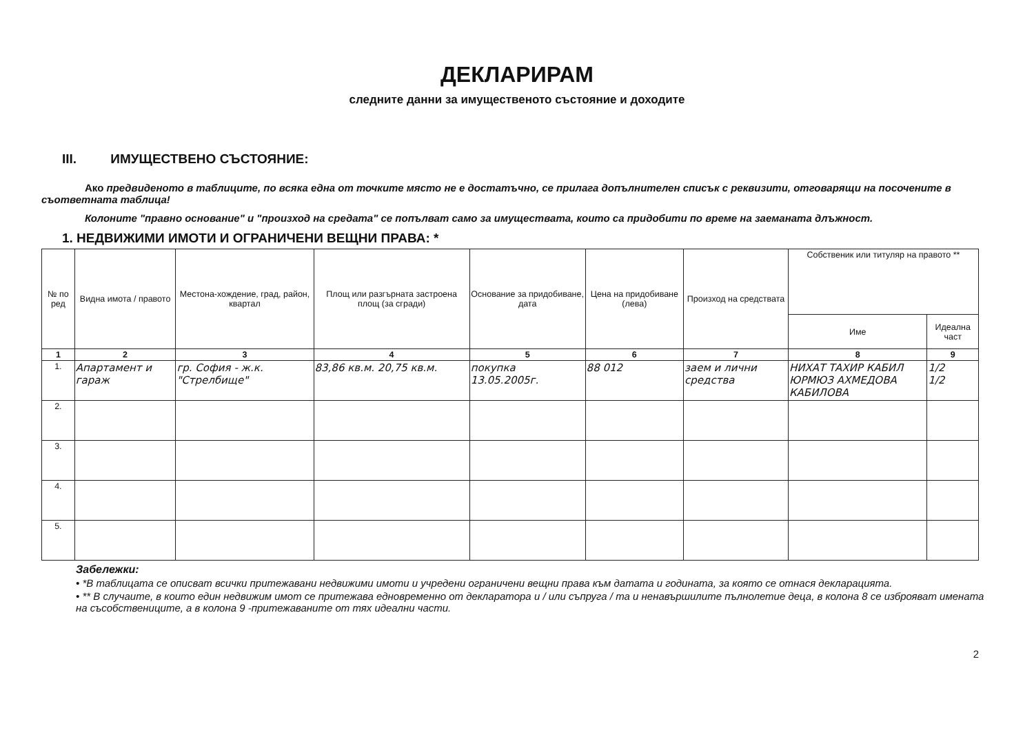ДЕКЛАРИРАМ
следните данни за имущественото състояние и доходите
III. ИМУЩЕСТВЕНО СЪСТОЯНИЕ:
Ако предвиденото в таблиците, по всяка една от точките място не е достатъчно, се прилага допълнителен списък с реквизити, отговарящи на посочените в съответната таблица!
Колоните "правно основание" и "произход на средата" се попълват само за имуществата, които са придобити по време на заеманата длъжност.
1. НЕДВИЖИМИ ИМОТИ И ОГРАНИЧЕНИ ВЕЩНИ ПРАВА: *
| № по ред | Видна имота / правото | Местона-хождение, град, район, квартал | Площ или разгърната застроена площ (за сгради) | Основание за придобиване, дата | Цена на придобиване (лева) | Произход на средствата | Собственик или титуляр на правото ** | |
| --- | --- | --- | --- | --- | --- | --- | --- | --- |
| | | | | | | | Име | Идеална част |
| 1 | 2 | 3 | 4 | 5 | 6 | 7 | 8 | 9 |
| 1. | Апартамент и гараж | гр. София - ж.к. "Стрелбище" | 83,86 кв.м. 20,75 кв.м. | покупка 13.05.2005г. | 88 012 | заем и лични средства | НИХАТ ТАХИР КАБИЛ ЮРМЮЗ АХМЕДОВА КАБИЛОВА | 1/2 1/2 |
| 2. | | | | | | | | |
| 3. | | | | | | | | |
| 4. | | | | | | | | |
| 5. | | | | | | | | |
Забележки:
• *В таблицата се описват всички притежавани недвижими имоти и учредени ограничени вещни права към датата и годината, за която се отнася декларацията.
• ** В случаите, в които един недвижим имот се притежава едновременно от декларатора и / или съпруга / та и ненавършилите пълнолетие деца, в колона 8 се изброяват имената на съсобствениците, а в колона 9 -притежаваните от тях идеални части.
2